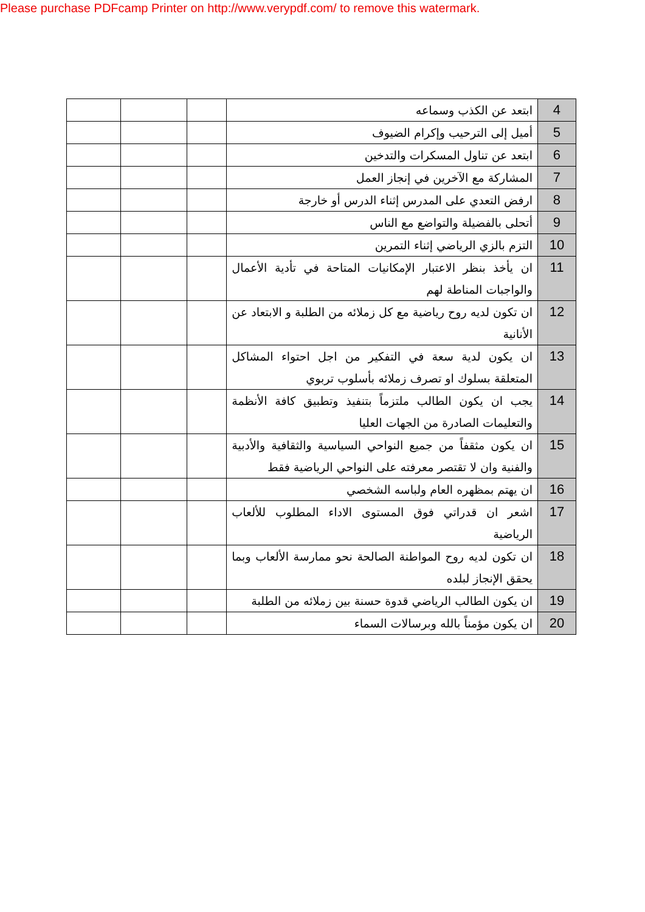Please purchase PDFcamp Printer on http://www.verypdf.com/ to remove this watermark.
| 4 | ابتعد عن الكذب وسماعه | | | |
| 5 | أميل إلى الترحيب وإكرام الضيوف | | | |
| 6 | ابتعد عن تناول المسكرات والتدخين | | | |
| 7 | المشاركة مع الآخرين في إنجاز العمل | | | |
| 8 | ارفض التعدي على المدرس إثناء الدرس أو خارجة | | | |
| 9 | أتحلى بالفضيلة والتواضع مع الناس | | | |
| 10 | التزم بالزي الرياضي إثناء التمرين | | | |
| 11 | ان يأخذ بنظر الاعتبار الإمكانيات المتاحة في تأدية الأعمال والواجبات المناطة لهم | | | |
| 12 | ان تكون لديه روح رياضية مع كل زملائه من الطلبة و الابتعاد عن الأنانية | | | |
| 13 | ان يكون لدية سعة في التفكير من اجل احتواء المشاكل المتعلقة بسلوك او تصرف زملائه بأسلوب تربوي | | | |
| 14 | يجب ان يكون الطالب ملتزماً بتنفيذ وتطبيق كافة الأنظمة والتعليمات الصادرة من الجهات العليا | | | |
| 15 | ان يكون مثقفاً من جميع النواحي السياسية والثقافية والأدبية والفنية وان لا تقتصر معرفته على النواحي الرياضية فقط | | | |
| 16 | ان يهتم بمظهره العام ولباسه الشخصي | | | |
| 17 | اشعر ان قدراتي فوق المستوى الاداء المطلوب للألعاب الرياضية | | | |
| 18 | ان تكون لديه روح المواطنة الصالحة نحو ممارسة الألعاب وبما يحقق الإنجاز لبلده | | | |
| 19 | ان يكون الطالب الرياضي قدوة حسنة بين زملائه من الطلبة | | | |
| 20 | ان يكون مؤمناً بالله وبرسالات السماء | | | |